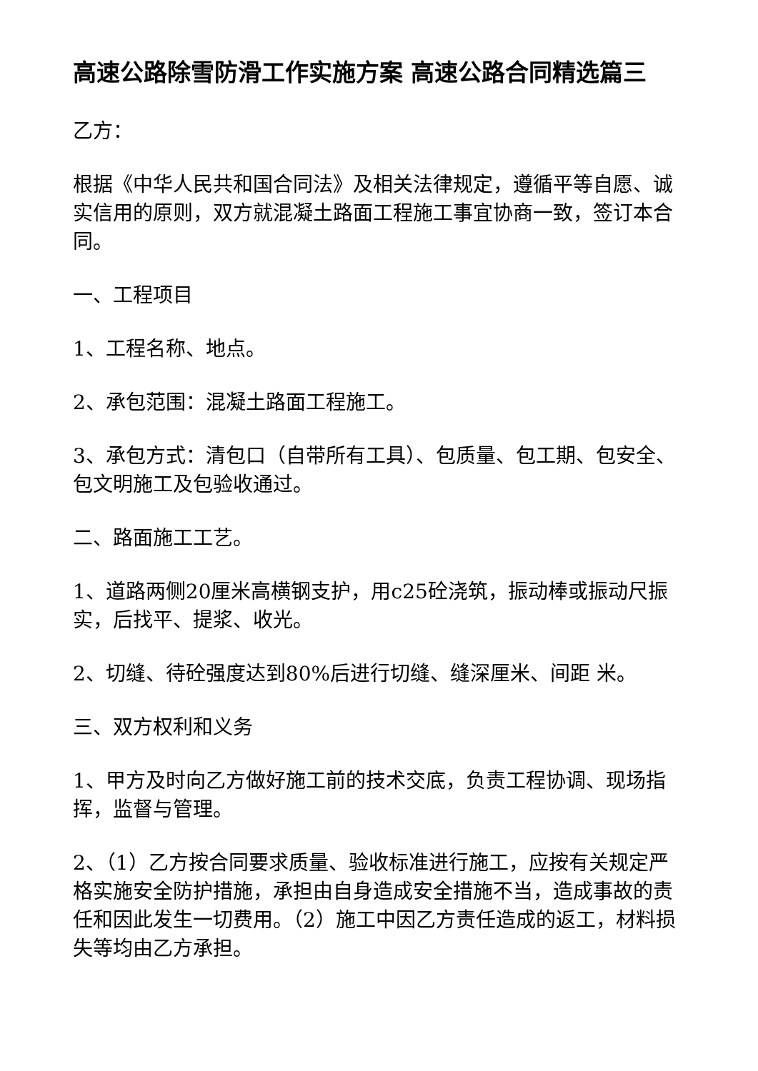高速公路除雪防滑工作实施方案 高速公路合同精选篇三
乙方：
根据《中华人民共和国合同法》及相关法律规定，遵循平等自愿、诚实信用的原则，双方就混凝土路面工程施工事宜协商一致，签订本合同。
一、工程项目
1、工程名称、地点。
2、承包范围：混凝土路面工程施工。
3、承包方式：清包口（自带所有工具）、包质量、包工期、包安全、包文明施工及包验收通过。
二、路面施工工艺。
1、道路两侧20厘米高横钢支护，用c25砼浇筑，振动棒或振动尺振实，后找平、提浆、收光。
2、切缝、待砼强度达到80%后进行切缝、缝深厘米、间距 米。
三、双方权利和义务
1、甲方及时向乙方做好施工前的技术交底，负责工程协调、现场指挥，监督与管理。
2、（1）乙方按合同要求质量、验收标准进行施工，应按有关规定严格实施安全防护措施，承担由自身造成安全措施不当，造成事故的责任和因此发生一切费用。（2）施工中因乙方责任造成的返工，材料损失等均由乙方承担。